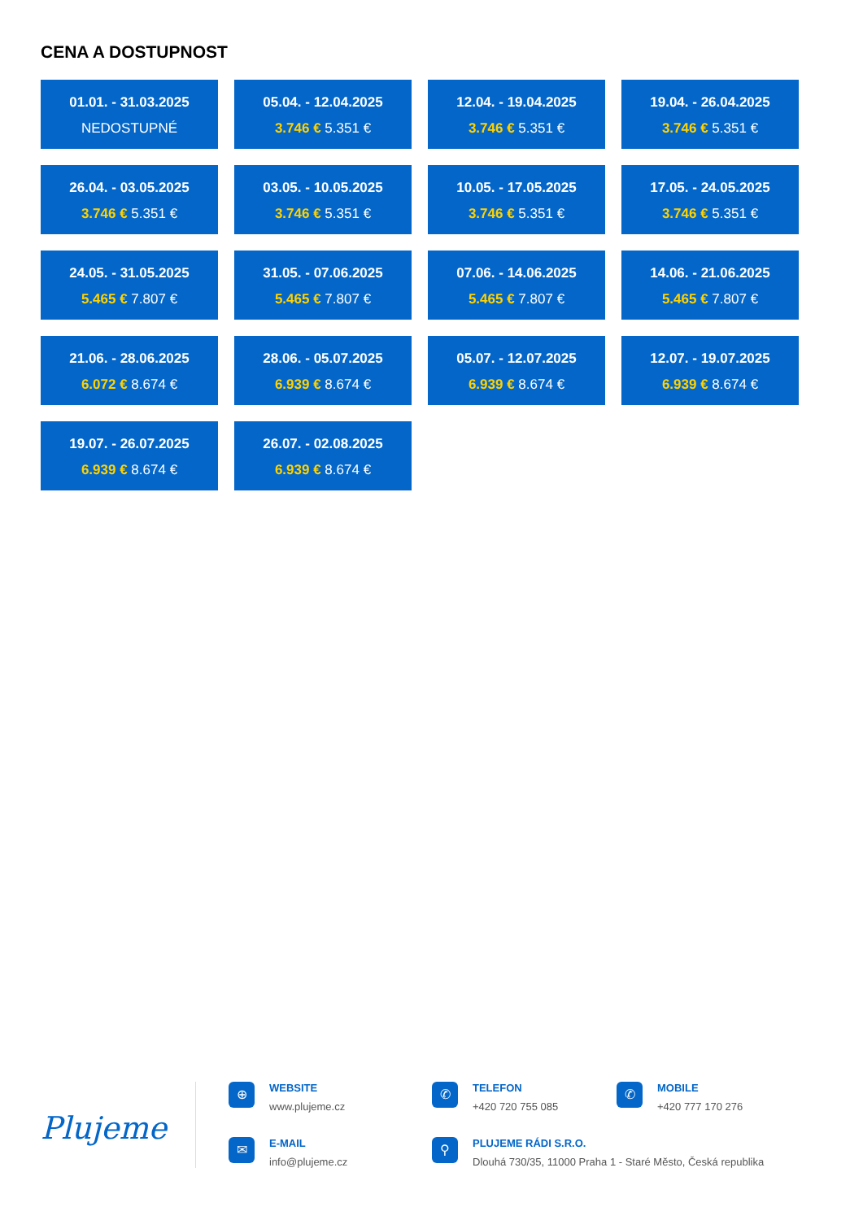CENA A DOSTUPNOST
01.01. - 31.03.2025
NEDOSTUPNÉ
05.04. - 12.04.2025
3.746 € 5.351 €
12.04. - 19.04.2025
3.746 € 5.351 €
19.04. - 26.04.2025
3.746 € 5.351 €
26.04. - 03.05.2025
3.746 € 5.351 €
03.05. - 10.05.2025
3.746 € 5.351 €
10.05. - 17.05.2025
3.746 € 5.351 €
17.05. - 24.05.2025
3.746 € 5.351 €
24.05. - 31.05.2025
5.465 € 7.807 €
31.05. - 07.06.2025
5.465 € 7.807 €
07.06. - 14.06.2025
5.465 € 7.807 €
14.06. - 21.06.2025
5.465 € 7.807 €
21.06. - 28.06.2025
6.072 € 8.674 €
28.06. - 05.07.2025
6.939 € 8.674 €
05.07. - 12.07.2025
6.939 € 8.674 €
12.07. - 19.07.2025
6.939 € 8.674 €
19.07. - 26.07.2025
6.939 € 8.674 €
26.07. - 02.08.2025
6.939 € 8.674 €
Plujeme
⊕
WEBSITE
www.plujeme.cz
✆
TELEFON
+420 720 755 085
✆
MOBILE
+420 777 170 276
✉
E-MAIL
info@plujeme.cz
⚲
PLUJEME RÁDI S.R.O.
Dlouhá 730/35, 11000 Praha 1 - Staré Město, Česká republika